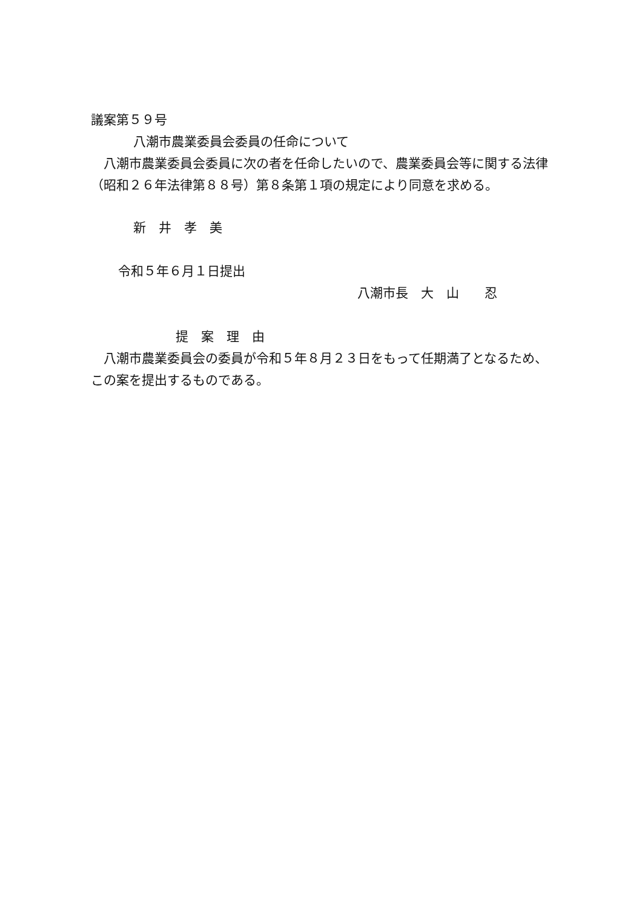議案第５９号
八潮市農業委員会委員の任命について
　八潮市農業委員会委員に次の者を任命したいので、農業委員会等に関する法律（昭和２６年法律第８８号）第８条第１項の規定により同意を求める。
新　井　孝　美
令和５年６月１日提出
八潮市長　大　山　　忍
提　案　理　由
　八潮市農業委員会の委員が令和５年８月２３日をもって任期満了となるため、この案を提出するものである。